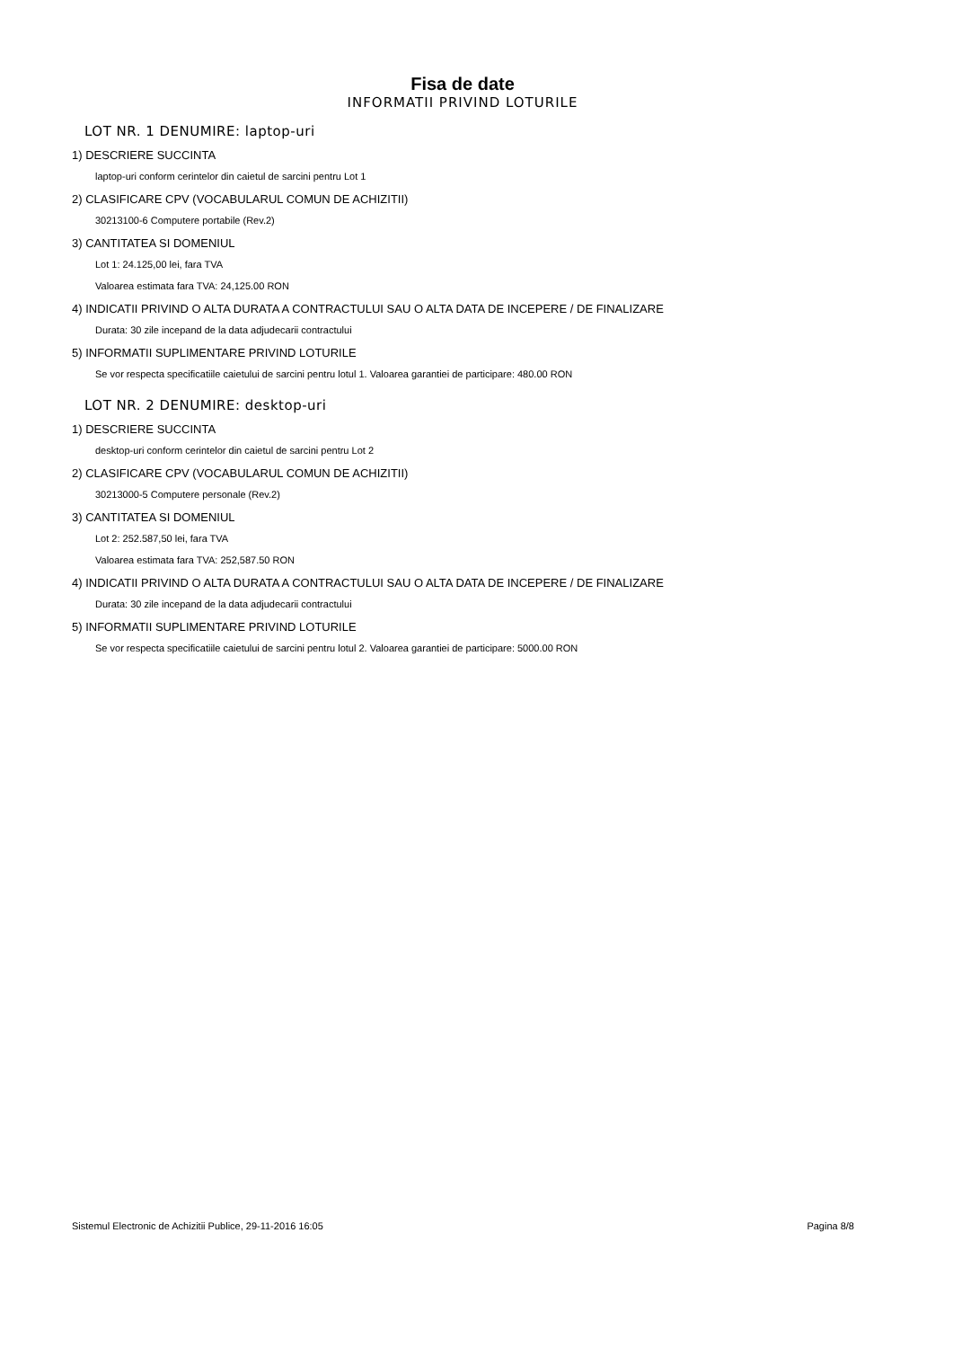Fisa de date
INFORMATII PRIVIND LOTURILE
LOT NR. 1 DENUMIRE: laptop-uri
1) DESCRIERE SUCCINTA
laptop-uri conform cerintelor din caietul de sarcini pentru Lot 1
2) CLASIFICARE CPV (VOCABULARUL COMUN DE ACHIZITII)
30213100-6 Computere portabile (Rev.2)
3) CANTITATEA SI DOMENIUL
Lot 1: 24.125,00 lei, fara TVA
Valoarea estimata fara TVA: 24,125.00 RON
4) INDICATII PRIVIND O ALTA DURATA A CONTRACTULUI SAU O ALTA DATA DE INCEPERE / DE FINALIZARE
Durata: 30 zile incepand de la data adjudecarii contractului
5) INFORMATII SUPLIMENTARE PRIVIND LOTURILE
Se vor respecta specificatiile caietului de sarcini pentru lotul 1. Valoarea garantiei de participare: 480.00 RON
LOT NR. 2 DENUMIRE: desktop-uri
1) DESCRIERE SUCCINTA
desktop-uri conform cerintelor din caietul de sarcini pentru Lot 2
2) CLASIFICARE CPV (VOCABULARUL COMUN DE ACHIZITII)
30213000-5 Computere personale (Rev.2)
3) CANTITATEA SI DOMENIUL
Lot 2: 252.587,50 lei, fara TVA
Valoarea estimata fara TVA: 252,587.50 RON
4) INDICATII PRIVIND O ALTA DURATA A CONTRACTULUI SAU O ALTA DATA DE INCEPERE / DE FINALIZARE
Durata: 30 zile incepand de la data adjudecarii contractului
5) INFORMATII SUPLIMENTARE PRIVIND LOTURILE
Se vor respecta specificatiile caietului de sarcini pentru lotul 2. Valoarea garantiei de participare: 5000.00 RON
Sistemul Electronic de Achizitii Publice, 29-11-2016 16:05 Pagina 8/8